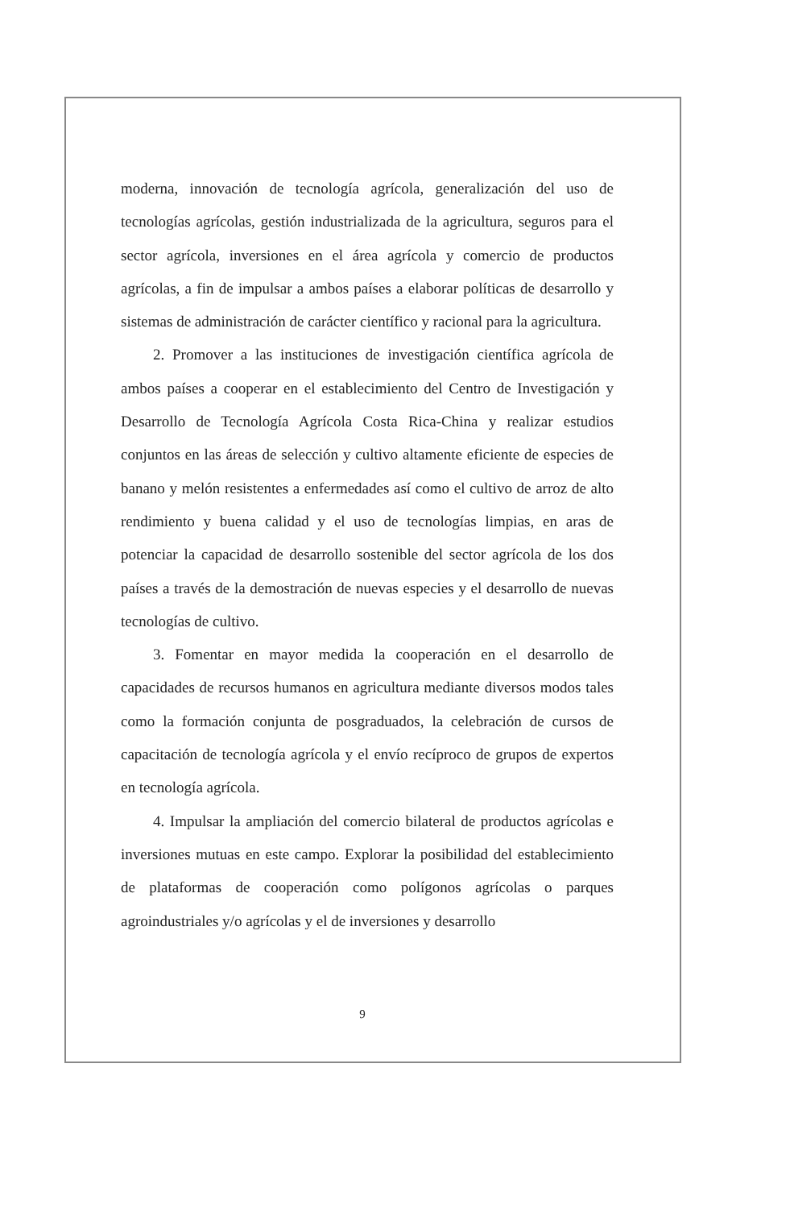moderna, innovación de tecnología agrícola, generalización del uso de tecnologías agrícolas, gestión industrializada de la agricultura, seguros para el sector agrícola, inversiones en el área agrícola y comercio de productos agrícolas, a fin de impulsar a ambos países a elaborar políticas de desarrollo y sistemas de administración de carácter científico y racional para la agricultura.
2. Promover a las instituciones de investigación científica agrícola de ambos países a cooperar en el establecimiento del Centro de Investigación y Desarrollo de Tecnología Agrícola Costa Rica-China y realizar estudios conjuntos en las áreas de selección y cultivo altamente eficiente de especies de banano y melón resistentes a enfermedades así como el cultivo de arroz de alto rendimiento y buena calidad y el uso de tecnologías limpias, en aras de potenciar la capacidad de desarrollo sostenible del sector agrícola de los dos países a través de la demostración de nuevas especies y el desarrollo de nuevas tecnologías de cultivo.
3. Fomentar en mayor medida la cooperación en el desarrollo de capacidades de recursos humanos en agricultura mediante diversos modos tales como la formación conjunta de posgraduados, la celebración de cursos de capacitación de tecnología agrícola y el envío recíproco de grupos de expertos en tecnología agrícola.
4. Impulsar la ampliación del comercio bilateral de productos agrícolas e inversiones mutuas en este campo. Explorar la posibilidad del establecimiento de plataformas de cooperación como polígonos agrícolas o parques agroindustriales y/o agrícolas y el de inversiones y desarrollo
9